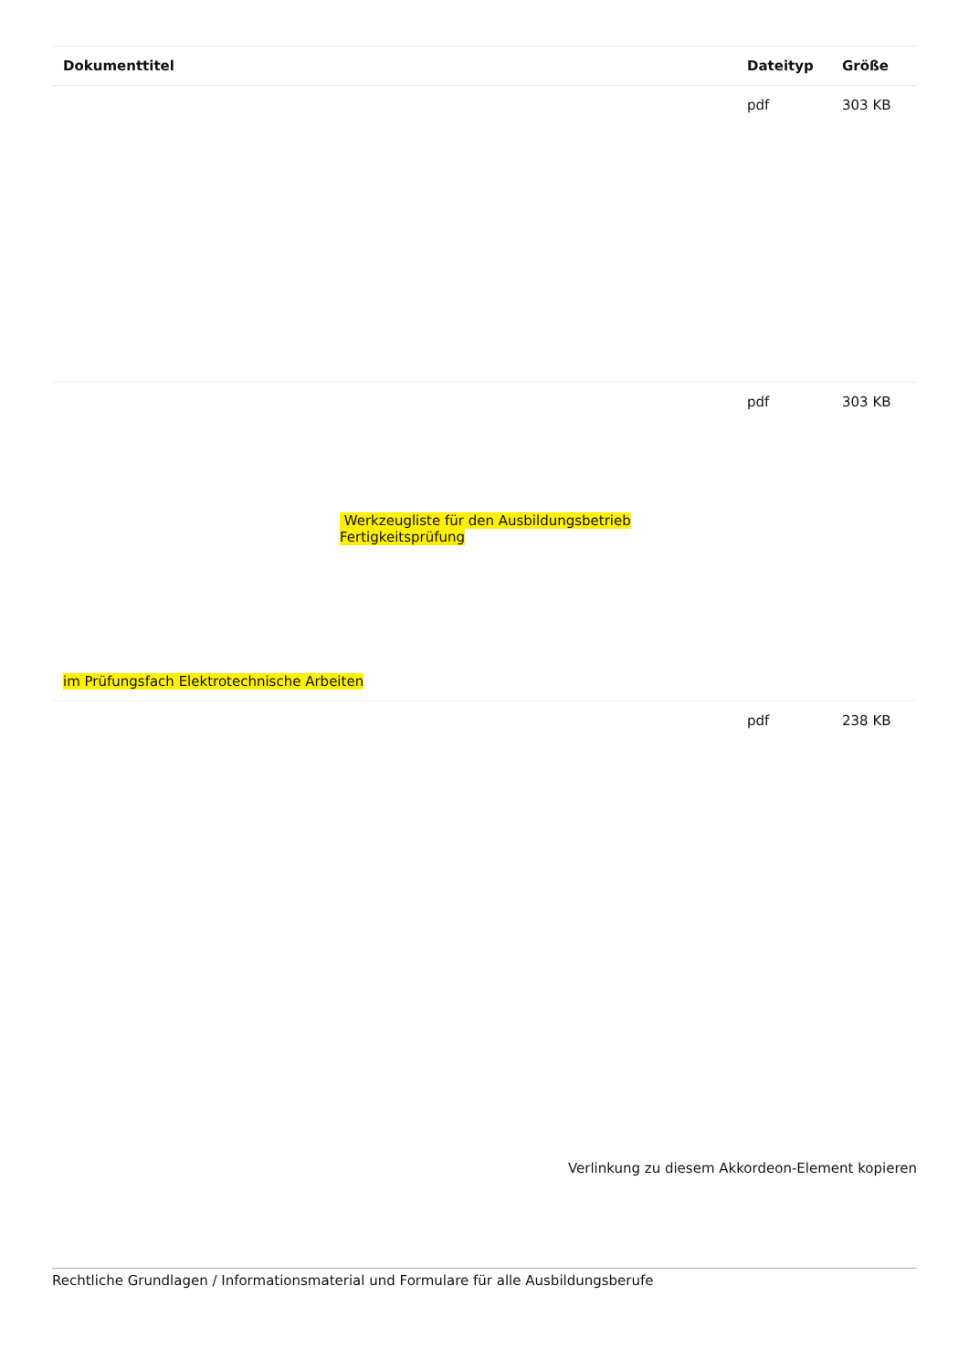| Dokumenttitel | Dateityp | Größe |
| --- | --- | --- |
| | pdf | 303 KB |
| Werkzeugliste für den Ausbildungsbetrieb Fertigkeitsprüfung im Prüfungsfach Elektrotechnische Arbeiten | pdf | 303 KB |
| | pdf | 238 KB |
Verlinkung zu diesem Akkordeon-Element kopieren
Rechtliche Grundlagen / Informationsmaterial und Formulare für alle Ausbildungsberufe